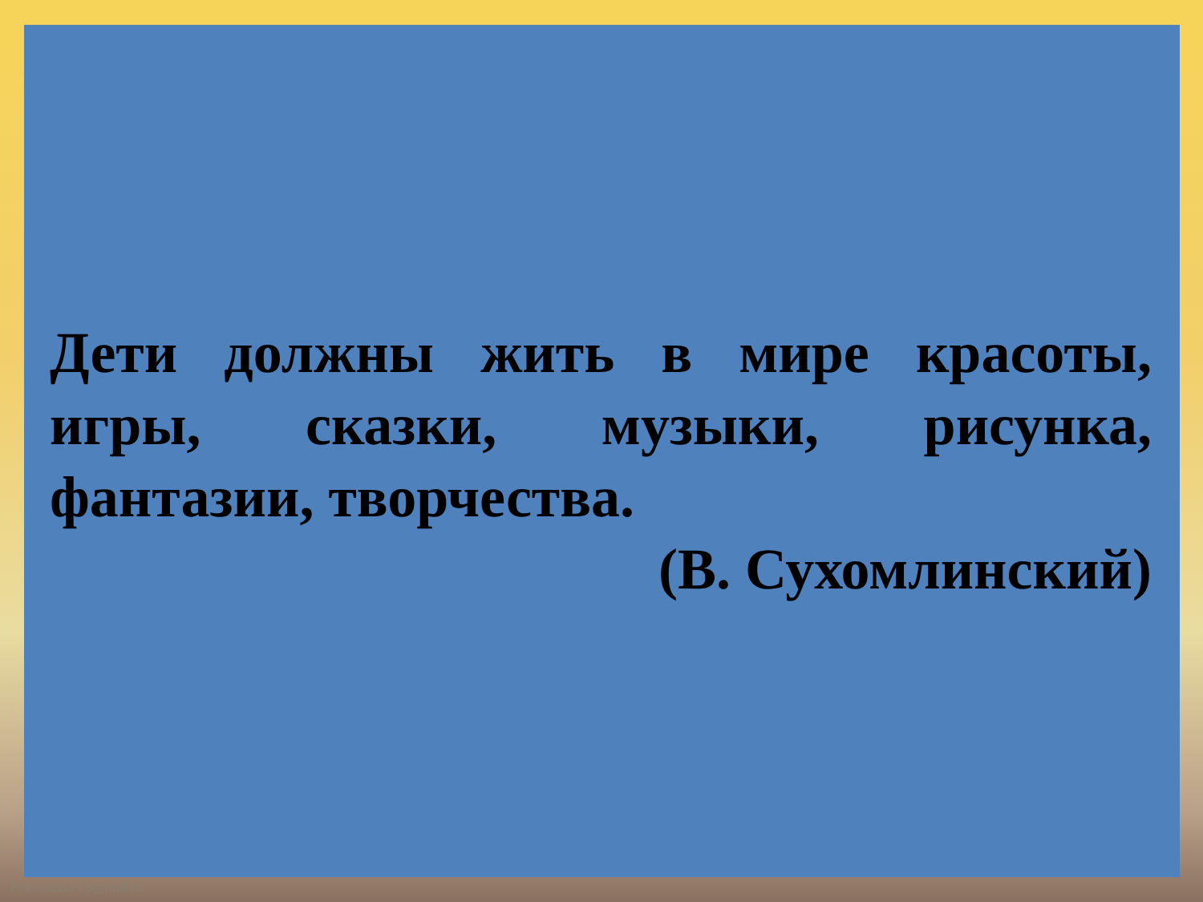Дети должны жить в мире красоты, игры, сказки, музыки, рисунка, фантазии, творчества.
(В. Сухомлинский)
FokinaLida.75@mail.ru